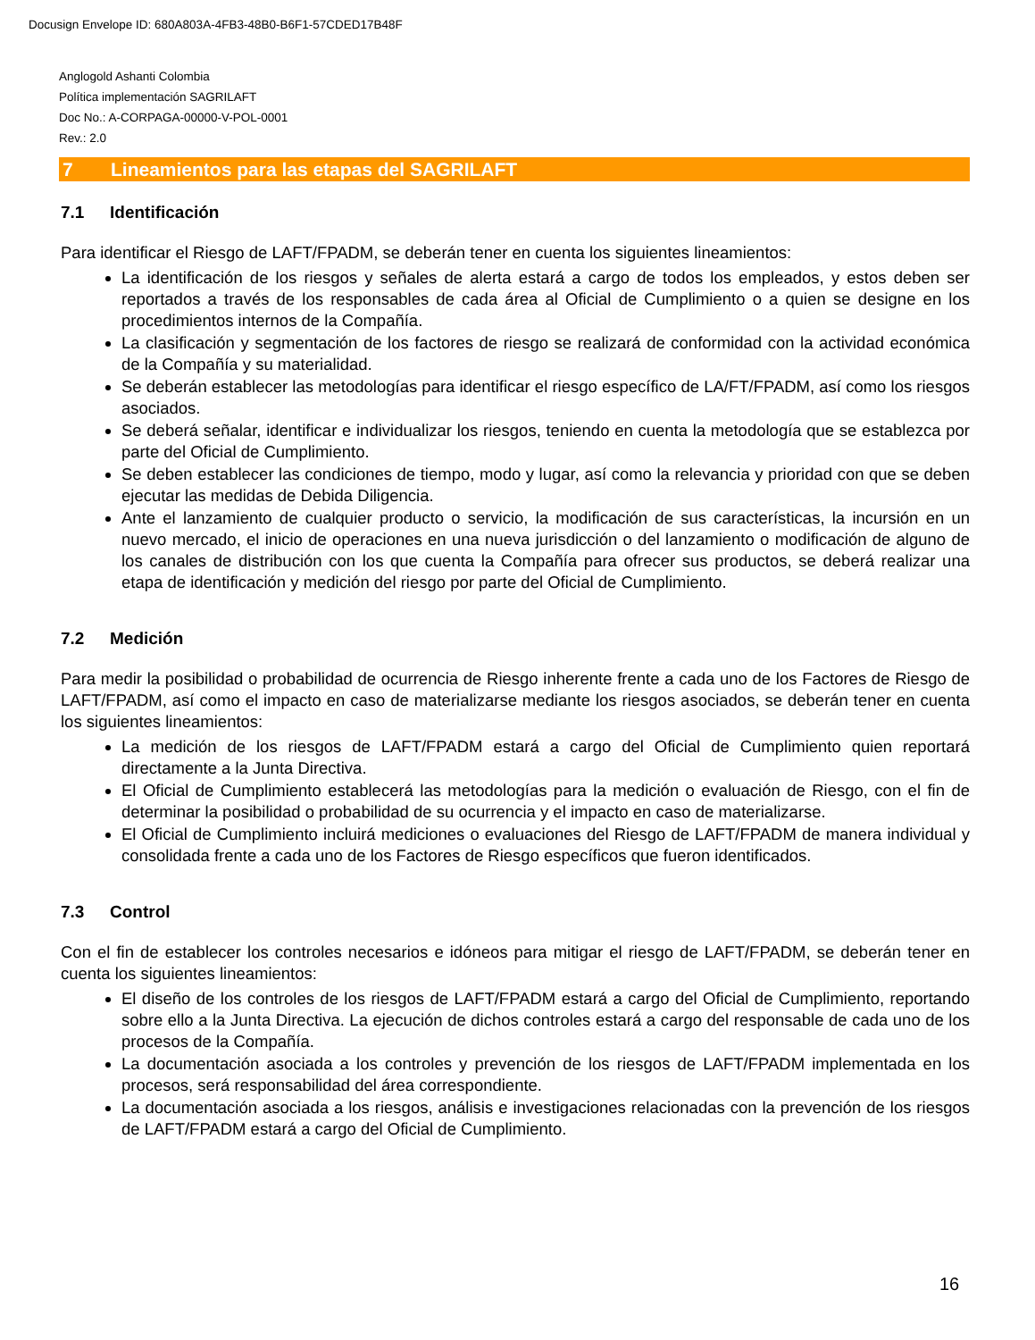Docusign Envelope ID: 680A803A-4FB3-48B0-B6F1-57CDED17B48F
Anglogold Ashanti Colombia
Política implementación SAGRILAFT
Doc No.: A-CORPAGA-00000-V-POL-0001
Rev.: 2.0
7 Lineamientos para las etapas del SAGRILAFT
7.1 Identificación
Para identificar el Riesgo de LAFT/FPADM, se deberán tener en cuenta los siguientes lineamientos:
La identificación de los riesgos y señales de alerta estará a cargo de todos los empleados, y estos deben ser reportados a través de los responsables de cada área al Oficial de Cumplimiento o a quien se designe en los procedimientos internos de la Compañía.
La clasificación y segmentación de los factores de riesgo se realizará de conformidad con la actividad económica de la Compañía y su materialidad.
Se deberán establecer las metodologías para identificar el riesgo específico de LA/FT/FPADM, así como los riesgos asociados.
Se deberá señalar, identificar e individualizar los riesgos, teniendo en cuenta la metodología que se establezca por parte del Oficial de Cumplimiento.
Se deben establecer las condiciones de tiempo, modo y lugar, así como la relevancia y prioridad con que se deben ejecutar las medidas de Debida Diligencia.
Ante el lanzamiento de cualquier producto o servicio, la modificación de sus características, la incursión en un nuevo mercado, el inicio de operaciones en una nueva jurisdicción o del lanzamiento o modificación de alguno de los canales de distribución con los que cuenta la Compañía para ofrecer sus productos, se deberá realizar una etapa de identificación y medición del riesgo por parte del Oficial de Cumplimiento.
7.2 Medición
Para medir la posibilidad o probabilidad de ocurrencia de Riesgo inherente frente a cada uno de los Factores de Riesgo de LAFT/FPADM, así como el impacto en caso de materializarse mediante los riesgos asociados, se deberán tener en cuenta los siguientes lineamientos:
La medición de los riesgos de LAFT/FPADM estará a cargo del Oficial de Cumplimiento quien reportará directamente a la Junta Directiva.
El Oficial de Cumplimiento establecerá las metodologías para la medición o evaluación de Riesgo, con el fin de determinar la posibilidad o probabilidad de su ocurrencia y el impacto en caso de materializarse.
El Oficial de Cumplimiento incluirá mediciones o evaluaciones del Riesgo de LAFT/FPADM de manera individual y consolidada frente a cada uno de los Factores de Riesgo específicos que fueron identificados.
7.3 Control
Con el fin de establecer los controles necesarios e idóneos para mitigar el riesgo de LAFT/FPADM, se deberán tener en cuenta los siguientes lineamientos:
El diseño de los controles de los riesgos de LAFT/FPADM estará a cargo del Oficial de Cumplimiento, reportando sobre ello a la Junta Directiva. La ejecución de dichos controles estará a cargo del responsable de cada uno de los procesos de la Compañía.
La documentación asociada a los controles y prevención de los riesgos de LAFT/FPADM implementada en los procesos, será responsabilidad del área correspondiente.
La documentación asociada a los riesgos, análisis e investigaciones relacionadas con la prevención de los riesgos de LAFT/FPADM estará a cargo del Oficial de Cumplimiento.
16